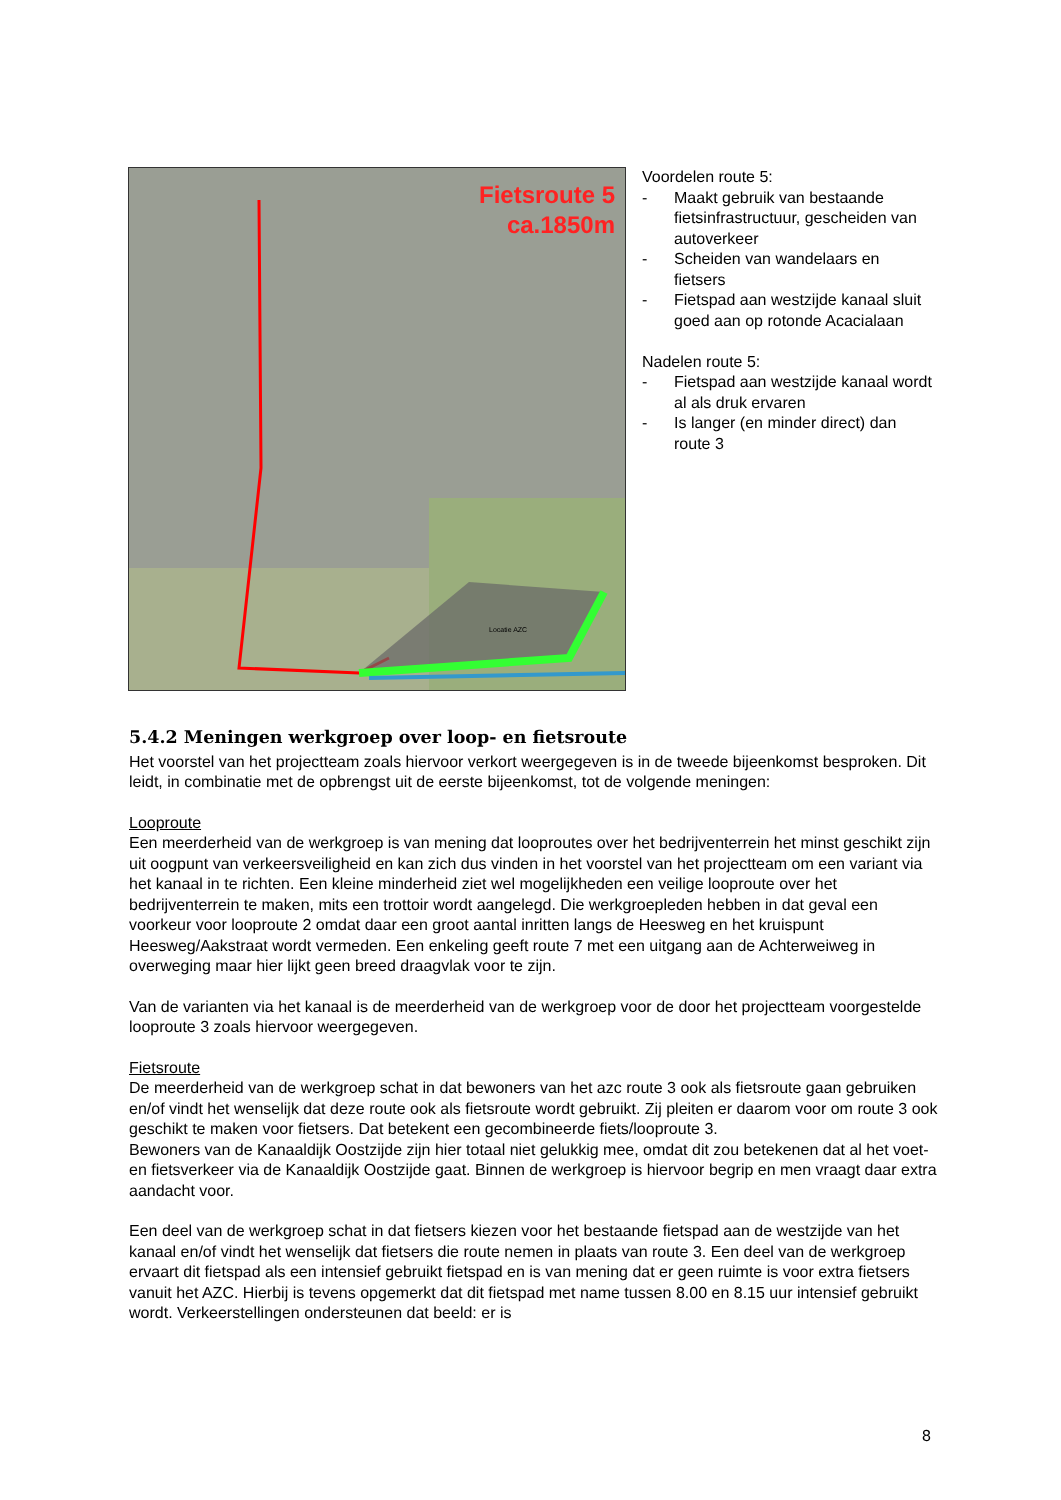Fietsroute 5
ca.1850m
Locatie AZC
Voordelen route 5:
- Maakt gebruik van bestaande fietsinfrastructuur, gescheiden van autoverkeer
- Scheiden van wandelaars en fietsers
- Fietspad aan westzijde kanaal sluit goed aan op rotonde Acacialaan
Nadelen route 5:
- Fietspad aan westzijde kanaal wordt al als druk ervaren
- Is langer (en minder direct) dan route 3
5.4.2 Meningen werkgroep over loop- en fietsroute
Het voorstel van het projectteam zoals hiervoor verkort weergegeven is in de tweede bijeenkomst besproken. Dit leidt, in combinatie met de opbrengst uit de eerste bijeenkomst, tot de volgende meningen:
Looproute
Een meerderheid van de werkgroep is van mening dat looproutes over het bedrijventerrein het minst geschikt zijn uit oogpunt van verkeersveiligheid en kan zich dus vinden in het voorstel van het projectteam om een variant via het kanaal in te richten. Een kleine minderheid ziet wel mogelijkheden een veilige looproute over het bedrijventerrein te maken, mits een trottoir wordt aangelegd. Die werkgroepleden hebben in dat geval een voorkeur voor looproute 2 omdat daar een groot aantal inritten langs de Heesweg en het kruispunt Heesweg/Aakstraat wordt vermeden. Een enkeling geeft route 7 met een uitgang aan de Achterweiweg in overweging maar hier lijkt geen breed draagvlak voor te zijn.
Van de varianten via het kanaal is de meerderheid van de werkgroep voor de door het projectteam voorgestelde looproute 3 zoals hiervoor weergegeven.
Fietsroute
De meerderheid van de werkgroep schat in dat bewoners van het azc route 3 ook als fietsroute gaan gebruiken en/of vindt het wenselijk dat deze route ook als fietsroute wordt gebruikt. Zij pleiten er daarom voor om route 3 ook geschikt te maken voor fietsers. Dat betekent een gecombineerde fiets/looproute 3.
Bewoners van de Kanaaldijk Oostzijde zijn hier totaal niet gelukkig mee, omdat dit zou betekenen dat al het voet- en fietsverkeer via de Kanaaldijk Oostzijde gaat. Binnen de werkgroep is hiervoor begrip en men vraagt daar extra aandacht voor.
Een deel van de werkgroep schat in dat fietsers kiezen voor het bestaande fietspad aan de westzijde van het kanaal en/of vindt het wenselijk dat fietsers die route nemen in plaats van route 3. Een deel van de werkgroep ervaart dit fietspad als een intensief gebruikt fietspad en is van mening dat er geen ruimte is voor extra fietsers vanuit het AZC. Hierbij is tevens opgemerkt dat dit fietspad met name tussen 8.00 en 8.15 uur intensief gebruikt wordt. Verkeerstellingen ondersteunen dat beeld: er is
8